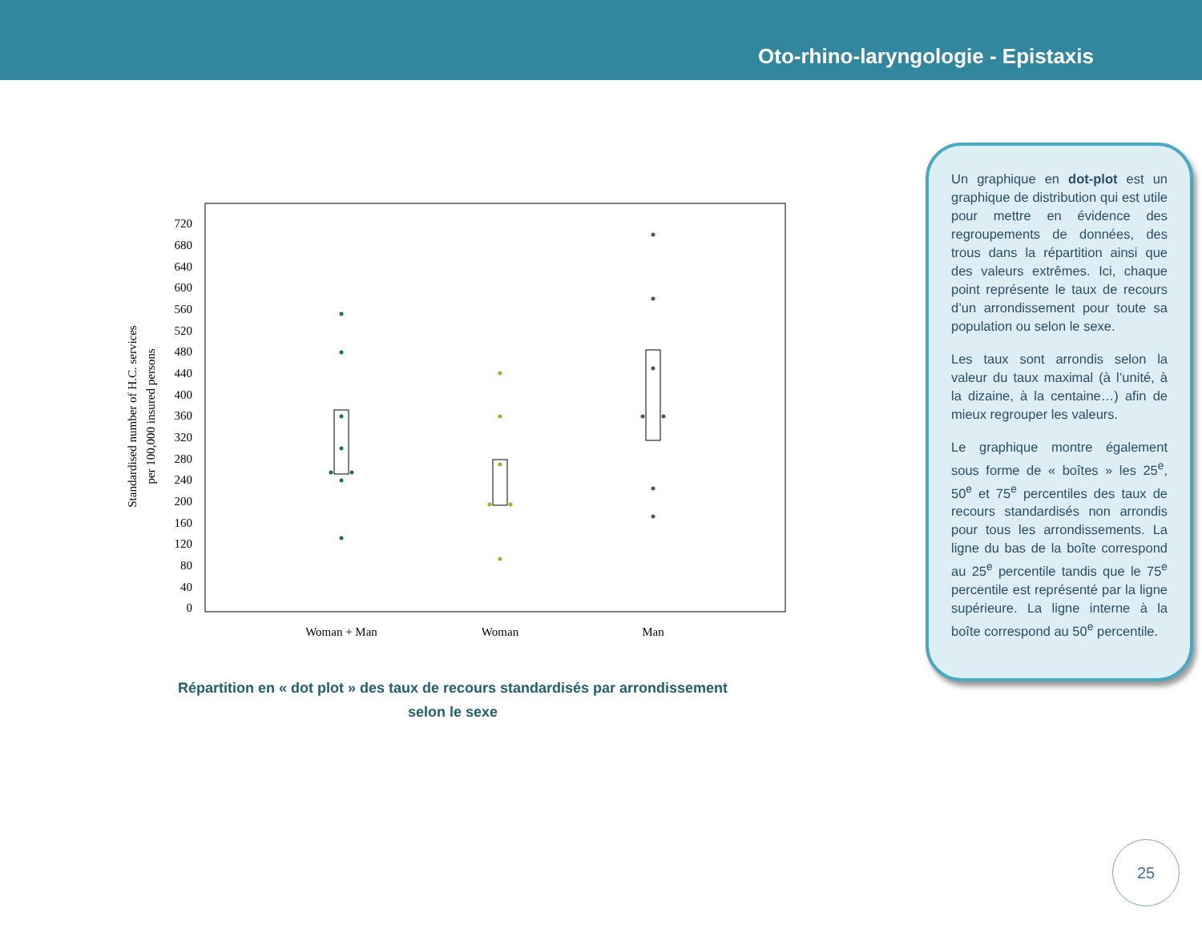Oto-rhino-laryngologie - Epistaxis
720
680
640
600
560
520
480
440
400
360
320
280
240
200
160
120
80
40
0
Woman + Man
Woman
Man
Standardised number of H.C. services
per 100,000 insured persons
Répartition en « dot plot » des taux de recours standardisés par arrondissement selon le sexe
Un graphique en dot-plot est un graphique de distribution qui est utile pour mettre en évidence des regroupements de données, des trous dans la répartition ainsi que des valeurs extrêmes. Ici, chaque point représente le taux de recours d’un arrondissement pour toute sa population ou selon le sexe.
Les taux sont arrondis selon la valeur du taux maximal (à l’unité, à la dizaine, à la centaine…) afin de mieux regrouper les valeurs.
Le graphique montre également sous forme de « boîtes » les 25<sup>e</sup>, 50<sup>e</sup> et 75<sup>e</sup> percentiles des taux de recours standardisés non arrondis pour tous les arrondissements. La ligne du bas de la boîte correspond au 25<sup>e</sup> percentile tandis que le 75<sup>e</sup> percentile est représenté par la ligne supérieure. La ligne interne à la boîte correspond au 50<sup>e</sup> percentile.
25